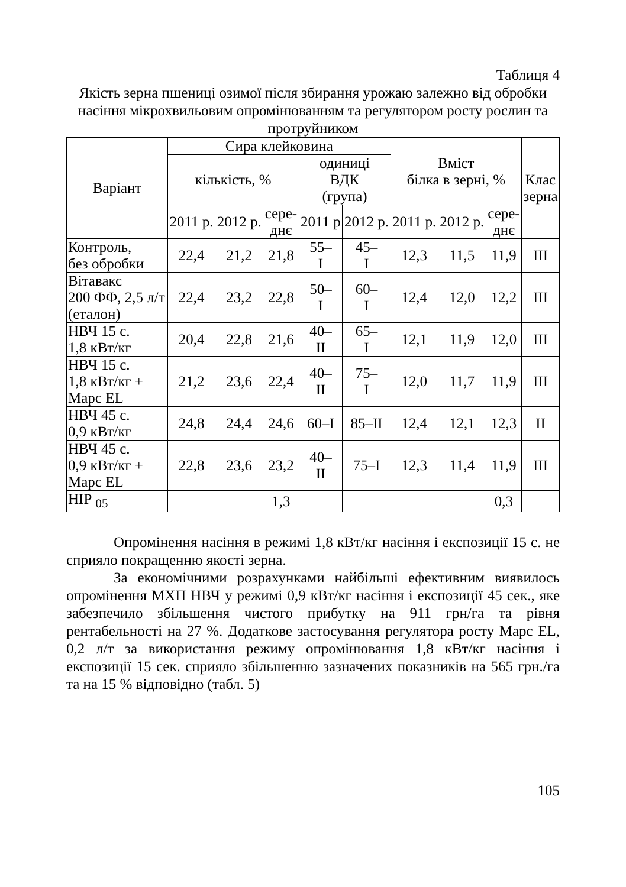Таблиця 4
Якість зерна пшениці озимої після збирання урожаю залежно від обробки насіння мікрохвильовим опромінюванням та регулятором росту рослин та протруйником
| Варіант | Сира клейковина | | | | | Вміст білка в зерні, % | | | Клас зерна |
| --- | --- | --- | --- | --- | --- | --- | --- | --- | --- |
| | кількість, % | | | одиниці ВДК (група) | | | | | |
| | 2011 р. | 2012 р. | сере- днє | 2011 р | 2012 р. | 2011 р. | 2012 р. | сере- днє | |
| Контроль, без обробки | 22,4 | 21,2 | 21,8 | 55– I | 45– I | 12,3 | 11,5 | 11,9 | III |
| Вітавакс 200 ФФ, 2,5 л/т (еталон) | 22,4 | 23,2 | 22,8 | 50– I | 60– I | 12,4 | 12,0 | 12,2 | III |
| НВЧ 15 с. 1,8 кВт/кг | 20,4 | 22,8 | 21,6 | 40– II | 65– I | 12,1 | 11,9 | 12,0 | III |
| НВЧ 15 с. 1,8 кВт/кг + Марс EL | 21,2 | 23,6 | 22,4 | 40– II | 75– I | 12,0 | 11,7 | 11,9 | III |
| НВЧ 45 с. 0,9 кВт/кг | 24,8 | 24,4 | 24,6 | 60–I | 85–II | 12,4 | 12,1 | 12,3 | II |
| НВЧ 45 с. 0,9 кВт/кг + Марс EL | 22,8 | 23,6 | 23,2 | 40– II | 75–I | 12,3 | 11,4 | 11,9 | III |
| НІР <sub>05</sub> | | | 1,3 | | | | | 0,3 | |
Опромінення насіння в режимі 1,8 кВт/кг насіння і експозиції 15 с. не сприяло покращенню якості зерна.
За економічними розрахунками найбільші ефективним виявилось опромінення МХП НВЧ у режимі 0,9 кВт/кг насіння і експозиції 45 сек., яке забезпечило збільшення чистого прибутку на 911 грн/га та рівня рентабельності на 27 %. Додаткове застосування регулятора росту Марс EL, 0,2 л/т за використання режиму опромінювання 1,8 кВт/кг насіння і експозиції 15 сек. сприяло збільшенню зазначених показників на 565 грн./га та на 15 % відповідно (табл. 5)
105